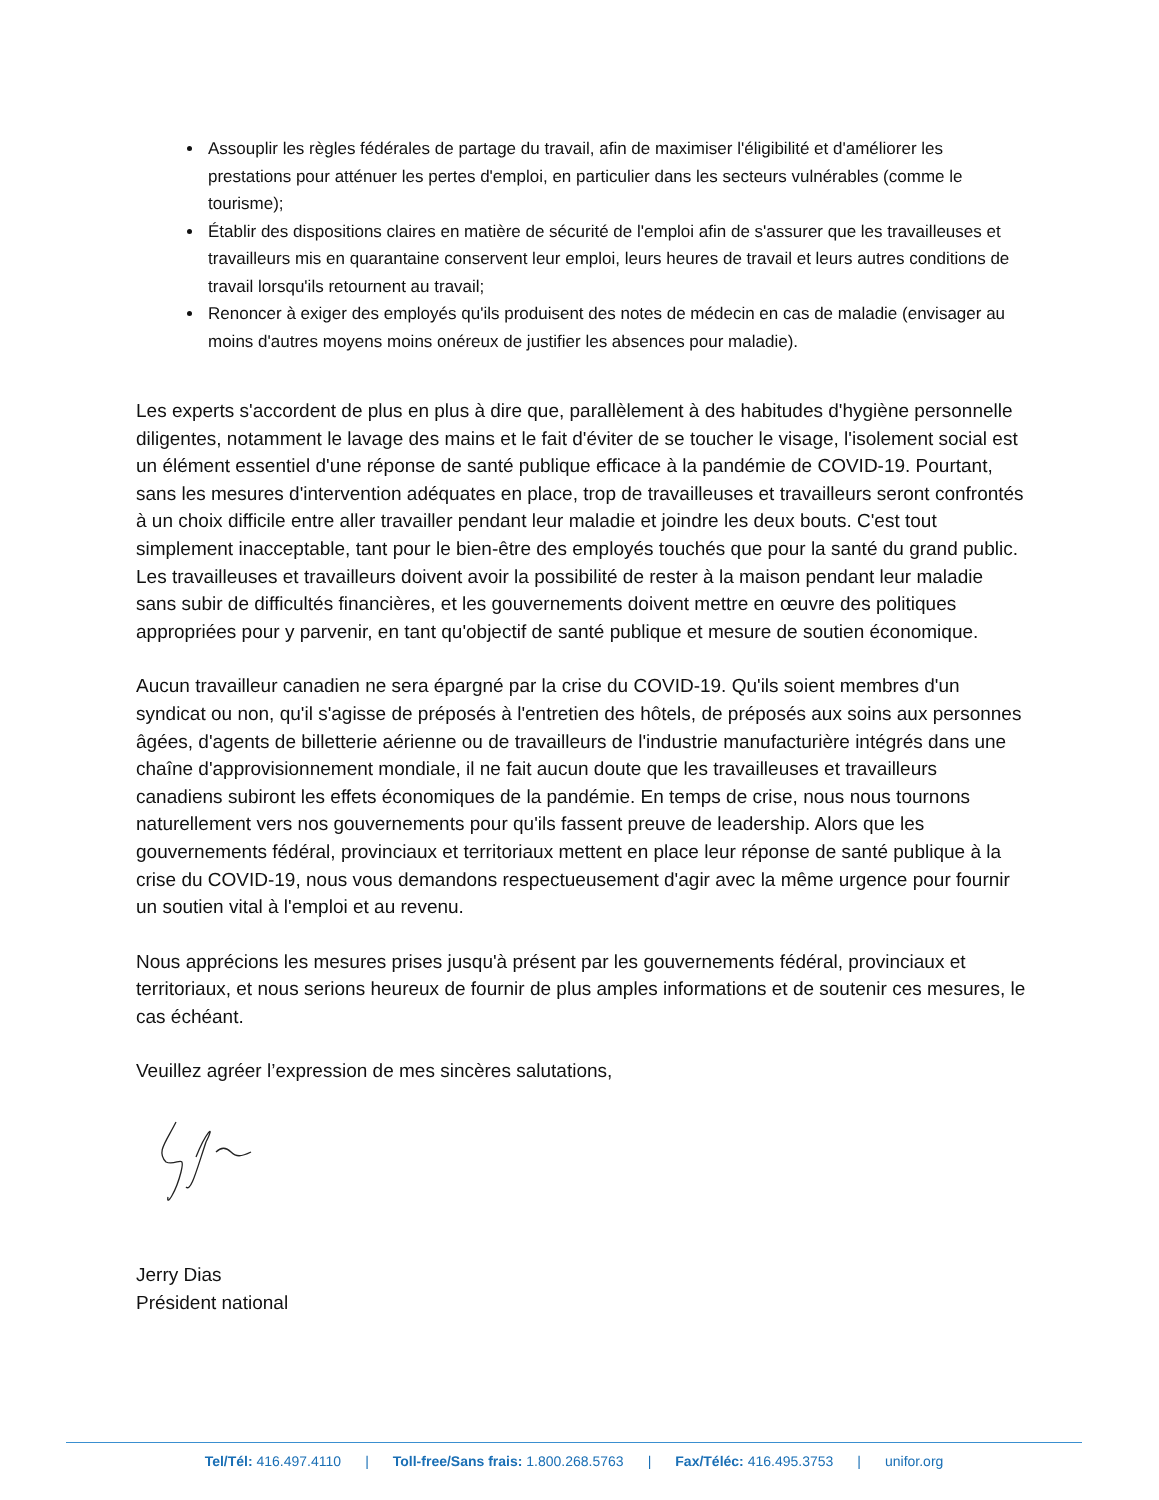Assouplir les règles fédérales de partage du travail, afin de maximiser l'éligibilité et d'améliorer les prestations pour atténuer les pertes d'emploi, en particulier dans les secteurs vulnérables (comme le tourisme);
Établir des dispositions claires en matière de sécurité de l'emploi afin de s'assurer que les travailleuses et travailleurs mis en quarantaine conservent leur emploi, leurs heures de travail et leurs autres conditions de travail lorsqu'ils retournent au travail;
Renoncer à exiger des employés qu'ils produisent des notes de médecin en cas de maladie (envisager au moins d'autres moyens moins onéreux de justifier les absences pour maladie).
Les experts s'accordent de plus en plus à dire que, parallèlement à des habitudes d'hygiène personnelle diligentes, notamment le lavage des mains et le fait d'éviter de se toucher le visage, l'isolement social est un élément essentiel d'une réponse de santé publique efficace à la pandémie de COVID-19. Pourtant, sans les mesures d'intervention adéquates en place, trop de travailleuses et travailleurs seront confrontés à un choix difficile entre aller travailler pendant leur maladie et joindre les deux bouts. C'est tout simplement inacceptable, tant pour le bien-être des employés touchés que pour la santé du grand public. Les travailleuses et travailleurs doivent avoir la possibilité de rester à la maison pendant leur maladie sans subir de difficultés financières, et les gouvernements doivent mettre en œuvre des politiques appropriées pour y parvenir, en tant qu'objectif de santé publique et mesure de soutien économique.
Aucun travailleur canadien ne sera épargné par la crise du COVID-19. Qu'ils soient membres d'un syndicat ou non, qu'il s'agisse de préposés à l'entretien des hôtels, de préposés aux soins aux personnes âgées, d'agents de billetterie aérienne ou de travailleurs de l'industrie manufacturière intégrés dans une chaîne d'approvisionnement mondiale, il ne fait aucun doute que les travailleuses et travailleurs canadiens subiront les effets économiques de la pandémie. En temps de crise, nous nous tournons naturellement vers nos gouvernements pour qu'ils fassent preuve de leadership. Alors que les gouvernements fédéral, provinciaux et territoriaux mettent en place leur réponse de santé publique à la crise du COVID-19, nous vous demandons respectueusement d'agir avec la même urgence pour fournir un soutien vital à l'emploi et au revenu.
Nous apprécions les mesures prises jusqu'à présent par les gouvernements fédéral, provinciaux et territoriaux, et nous serions heureux de fournir de plus amples informations et de soutenir ces mesures, le cas échéant.
Veuillez agréer l’expression de mes sincères salutations,
Jerry Dias
Président national
Tel/Tél: 416.497.4110 | Toll-free/Sans frais: 1.800.268.5763 | Fax/Téléc: 416.495.3753 | unifor.org